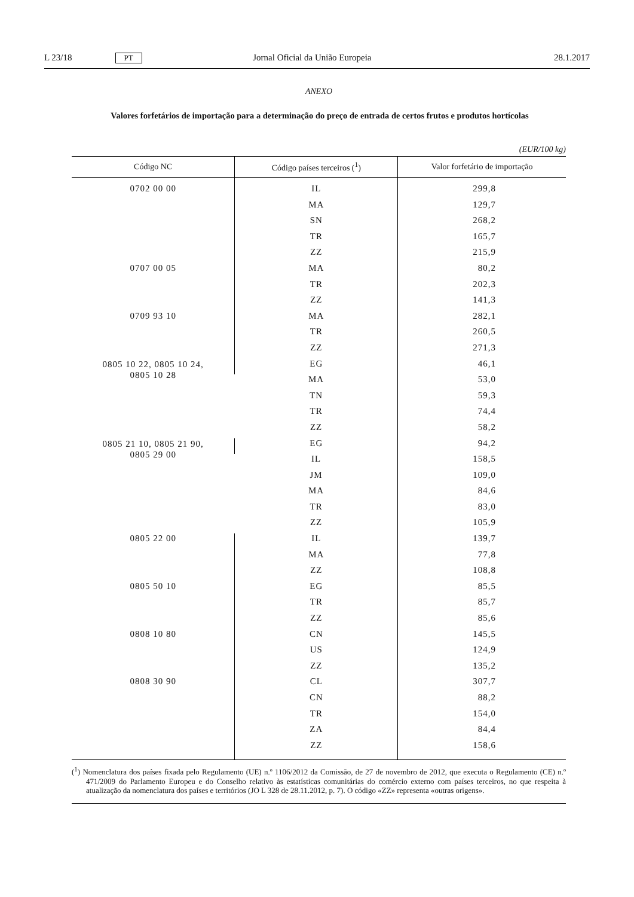L 23/18 PT Jornal Oficial da União Europeia 28.1.2017
ANEXO
Valores forfetários de importação para a determinação do preço de entrada de certos frutos e produtos hortícolas
(EUR/100 kg)
| Código NC | Código países terceiros (<sup>1</sup>) | Valor forfetário de importação |
| --- | --- | --- |
| 0702 00 00 | IL | 299,8 |
| | MA | 129,7 |
| | SN | 268,2 |
| | TR | 165,7 |
| | ZZ | 215,9 |
| 0707 00 05 | MA | 80,2 |
| | TR | 202,3 |
| | ZZ | 141,3 |
| 0709 93 10 | MA | 282,1 |
| | TR | 260,5 |
| | ZZ | 271,3 |
| 0805 10 22, 0805 10 24, 0805 10 28 | EG | 46,1 |
| | MA | 53,0 |
| | TN | 59,3 |
| | TR | 74,4 |
| | ZZ | 58,2 |
| 0805 21 10, 0805 21 90, 0805 29 00 | EG | 94,2 |
| | IL | 158,5 |
| | JM | 109,0 |
| | MA | 84,6 |
| | TR | 83,0 |
| | ZZ | 105,9 |
| 0805 22 00 | IL | 139,7 |
| | MA | 77,8 |
| | ZZ | 108,8 |
| 0805 50 10 | EG | 85,5 |
| | TR | 85,7 |
| | ZZ | 85,6 |
| 0808 10 80 | CN | 145,5 |
| | US | 124,9 |
| | ZZ | 135,2 |
| 0808 30 90 | CL | 307,7 |
| | CN | 88,2 |
| | TR | 154,0 |
| | ZA | 84,4 |
| | ZZ | 158,6 |
(<sup>1</sup>) Nomenclatura dos países fixada pelo Regulamento (UE) n.º 1106/2012 da Comissão, de 27 de novembro de 2012, que executa o Regulamento (CE) n.º 471/2009 do Parlamento Europeu e do Conselho relativo às estatísticas comunitárias do comércio externo com países terceiros, no que respeita à atualização da nomenclatura dos países e territórios (JO L 328 de 28.11.2012, p. 7). O código «ZZ» representa «outras origens».